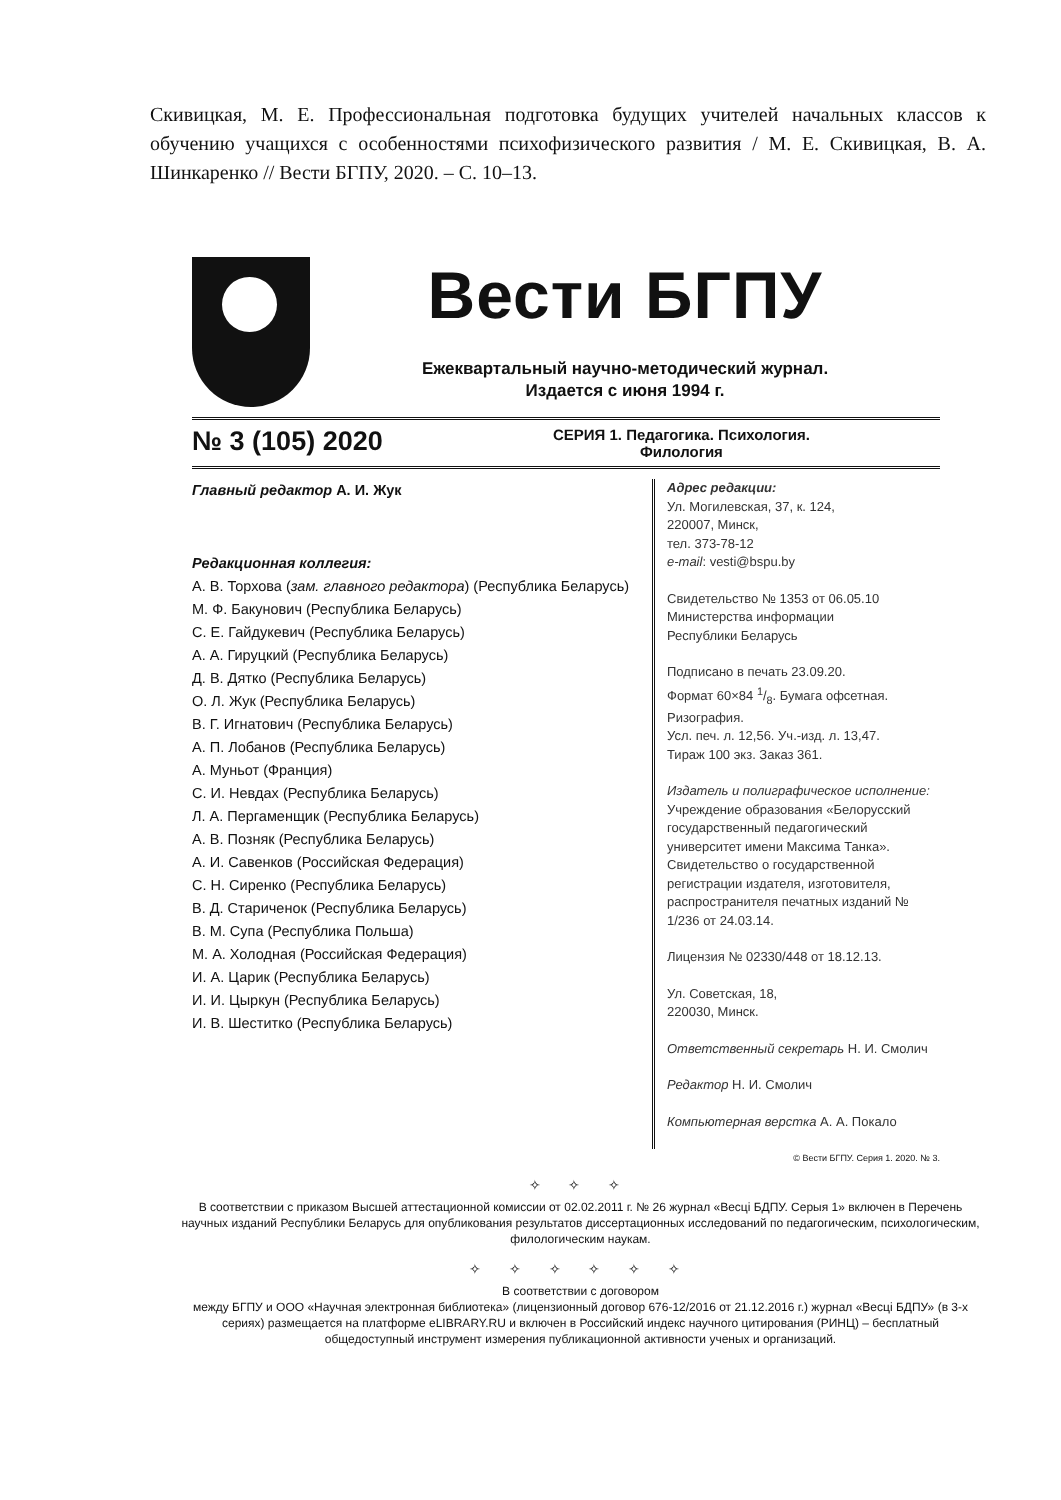Скивицкая, М. Е. Профессиональная подготовка будущих учителей начальных классов к обучению учащихся с особенностями психофизического развития / М. Е. Скивицкая, В. А. Шинкаренко // Вести БГПУ, 2020. – С. 10–13.
Вести БГПУ
Ежеквартальный научно-методический журнал.
Издается с июня 1994 г.
№ 3 (105) 2020
СЕРИЯ 1. Педагогика. Психология.
Филология
Главный редактор А. И. Жук
Редакционная коллегия:
А. В. Торхова (зам. главного редактора) (Республика Беларусь)
М. Ф. Бакунович (Республика Беларусь)
С. Е. Гайдукевич (Республика Беларусь)
А. А. Гируцкий (Республика Беларусь)
Д. В. Дятко (Республика Беларусь)
О. Л. Жук (Республика Беларусь)
В. Г. Игнатович (Республика Беларусь)
А. П. Лобанов (Республика Беларусь)
А. Муньот (Франция)
С. И. Невдах (Республика Беларусь)
Л. А. Пергаменщик (Республика Беларусь)
А. В. Позняк (Республика Беларусь)
А. И. Савенков (Российская Федерация)
С. Н. Сиренко (Республика Беларусь)
В. Д. Стариченок (Республика Беларусь)
В. М. Супа (Республика Польша)
М. А. Холодная (Российская Федерация)
И. А. Царик (Республика Беларусь)
И. И. Цыркун (Республика Беларусь)
И. В. Шеститко (Республика Беларусь)
Адрес редакции:
Ул. Могилевская, 37, к. 124,
220007, Минск,
тел. 373-78-12
e-mail: vesti@bspu.by
Свидетельство № 1353 от 06.05.10
Министерства информации
Республики Беларусь
Подписано в печать 23.09.20.
Формат 60×84 1/8. Бумага офсетная.
Ризография.
Усл. печ. л. 12,56. Уч.-изд. л. 13,47.
Тираж 100 экз. Заказ 361.
Издатель и полиграфическое исполнение:
Учреждение образования «Белорусский государственный педагогический университет имени Максима Танка». Свидетельство о государственной регистрации издателя, изготовителя, распространителя печатных изданий № 1/236 от 24.03.14.
Лицензия № 02330/448 от 18.12.13.
Ул. Советская, 18,
220030, Минск.
Ответственный секретарь Н. И. Смолич
Редактор Н. И. Смолич
Компьютерная верстка А. А. Покало
© Вести БГПУ. Серия 1. 2020. № 3.
✧ ✧ ✧
В соответствии с приказом Высшей аттестационной комиссии от 02.02.2011 г. № 26 журнал «Весці БДПУ. Серыя 1» включен в Перечень научных изданий Республики Беларусь для опубликования результатов диссертационных исследований по педагогическим, психологическим, филологическим наукам.
✧ ✧ ✧ ✧ ✧ ✧
В соответствии с договором
между БГПУ и ООО «Научная электронная библиотека» (лицензионный договор 676-12/2016 от 21.12.2016 г.) журнал «Весці БДПУ» (в 3-х сериях) размещается на платформе eLIBRARY.RU и включен в Российский индекс научного цитирования (РИНЦ) – бесплатный общедоступный инструмент измерения публикационной активности ученых и организаций.